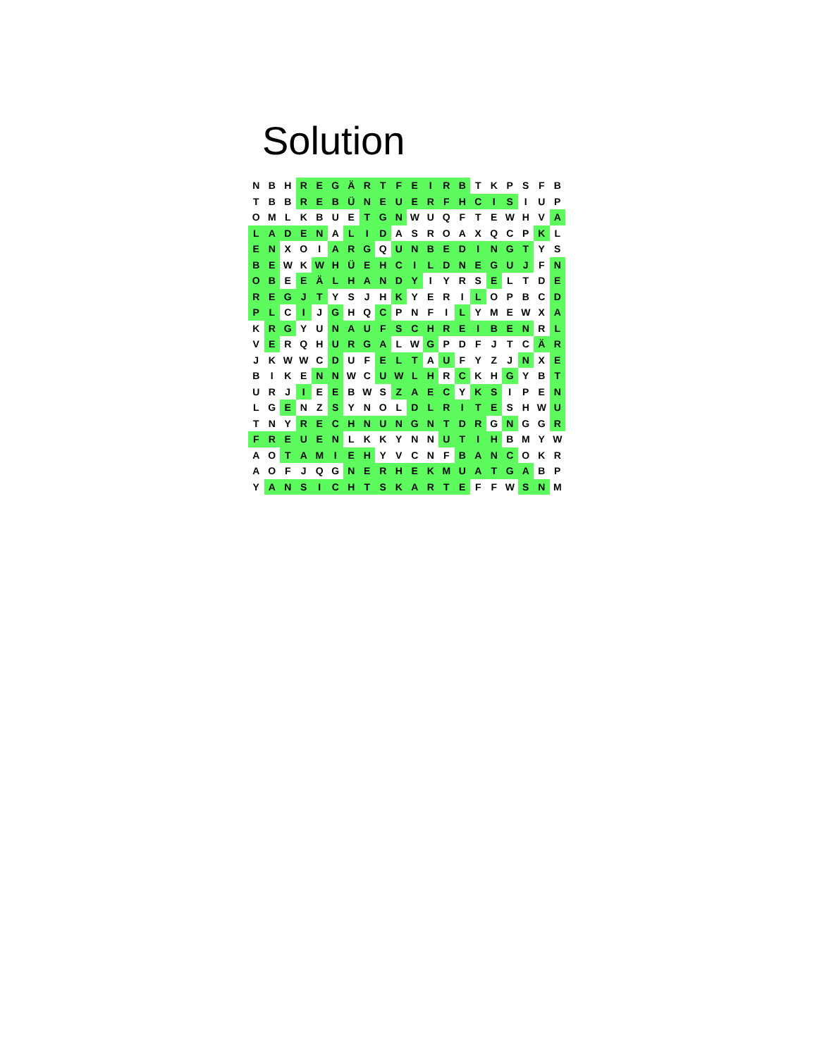Solution
| N | B | H | R | E | G | Ä | R | T | F | E | I | R | B | T | K | P | S | F | B |
| T | B | B | R | E | B | Ü | N | E | U | E | R | F | H | C | I | S | I | U | P |
| O | M | L | K | B | U | E | T | G | N | W | U | Q | F | T | E | W | H | V | A |
| L | A | D | E | N | A | L | I | D | A | S | R | O | A | X | Q | C | P | K | L |
| E | N | X | O | I | A | R | G | Q | U | N | B | E | D | I | N | G | T | Y | S |
| B | E | W | K | W | H | Ü | E | H | C | I | L | D | N | E | G | U | J | F | N |
| O | B | E | E | Ä | L | H | A | N | D | Y | I | Y | R | S | E | L | T | D | E |
| R | E | G | J | T | Y | S | J | H | K | Y | E | R | I | L | O | P | B | C | D |
| P | L | C | I | J | G | H | Q | C | P | N | F | I | L | Y | M | E | W | X | A |
| K | R | G | Y | U | N | A | U | F | S | C | H | R | E | I | B | E | N | R | L |
| V | E | R | Q | H | U | R | G | A | L | W | G | P | D | F | J | T | C | Ä | R |
| J | K | W | W | C | D | U | F | E | L | T | A | U | F | Y | Z | J | N | X | E |
| B | I | K | E | N | N | W | C | U | W | L | H | R | C | K | H | G | Y | B | T |
| U | R | J | I | E | E | B | W | S | Z | A | E | C | Y | K | S | I | P | E | N |
| L | G | E | N | Z | S | Y | N | O | L | D | L | R | I | T | E | S | H | W | U |
| T | N | Y | R | E | C | H | N | U | N | G | N | T | D | R | G | N | G | G | R |
| F | R | E | U | E | N | L | K | K | Y | N | N | U | T | I | H | B | M | Y | W |
| A | O | T | A | M | I | E | H | Y | V | C | N | F | B | A | N | C | O | K | R |
| A | O | F | J | Q | G | N | E | R | H | E | K | M | U | A | T | G | A | B | P |
| Y | A | N | S | I | C | H | T | S | K | A | R | T | E | F | F | W | S | N | M |